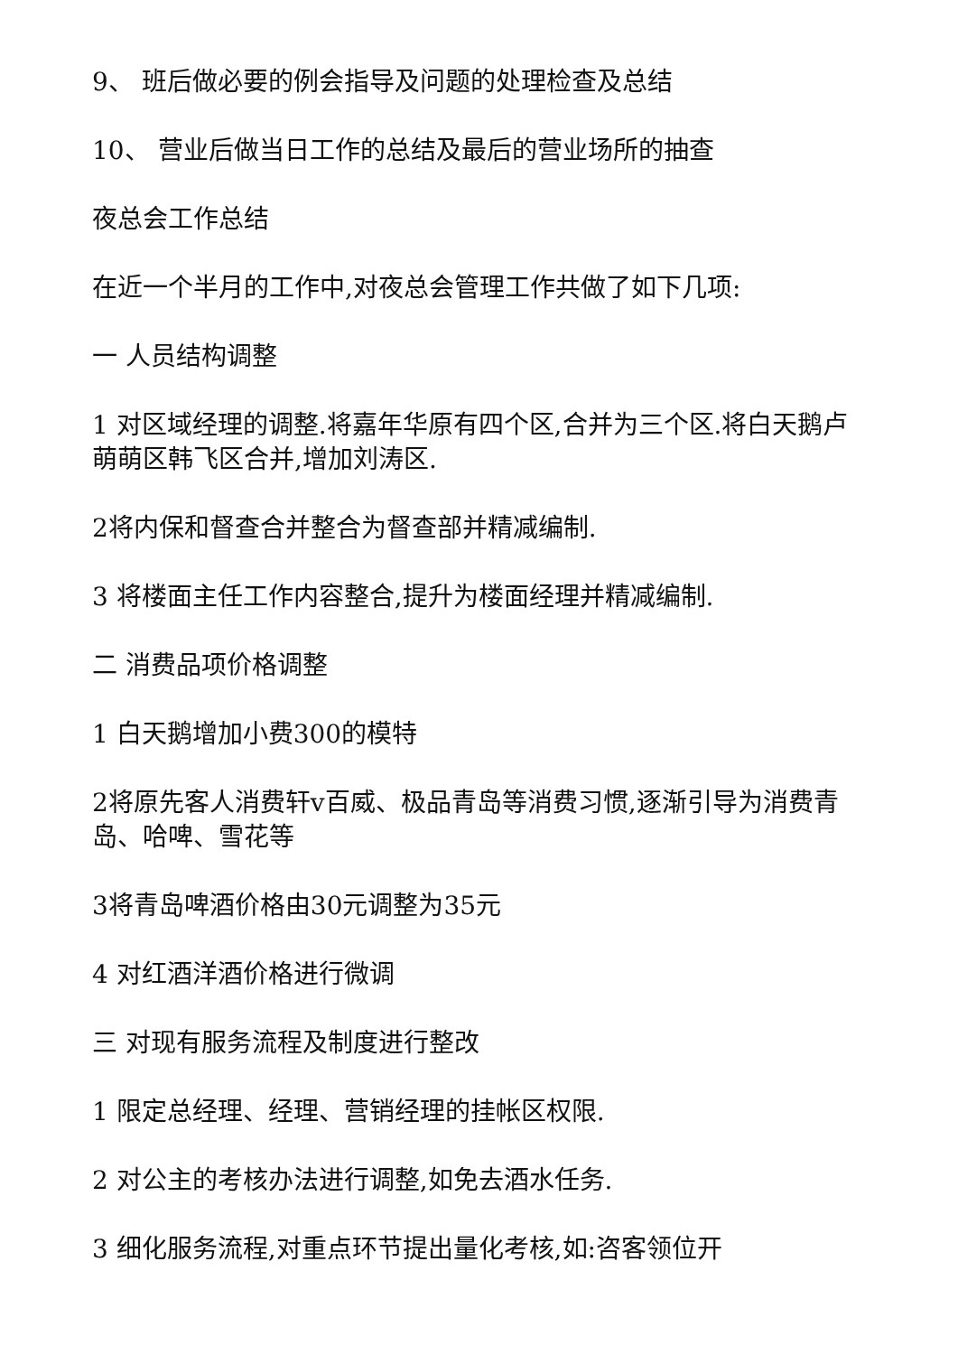9、 班后做必要的例会指导及问题的处理检查及总结
10、 营业后做当日工作的总结及最后的营业场所的抽查
夜总会工作总结
在近一个半月的工作中,对夜总会管理工作共做了如下几项:
一 人员结构调整
1 对区域经理的调整.将嘉年华原有四个区,合并为三个区.将白天鹅卢萌萌区韩飞区合并,增加刘涛区.
2将内保和督查合并整合为督查部并精减编制.
3 将楼面主任工作内容整合,提升为楼面经理并精减编制.
二 消费品项价格调整
1 白天鹅增加小费300的模特
2将原先客人消费轩v百威、极品青岛等消费习惯,逐渐引导为消费青岛、哈啤、雪花等
3将青岛啤酒价格由30元调整为35元
4 对红酒洋酒价格进行微调
三 对现有服务流程及制度进行整改
1 限定总经理、经理、营销经理的挂帐区权限.
2 对公主的考核办法进行调整,如免去酒水任务.
3 细化服务流程,对重点环节提出量化考核,如:咨客领位开